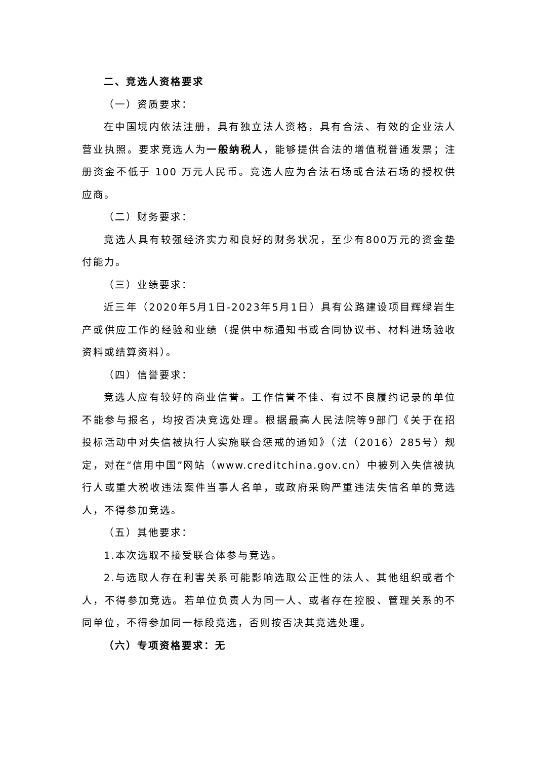二、竞选人资格要求
（一）资质要求：
在中国境内依法注册，具有独立法人资格，具有合法、有效的企业法人营业执照。要求竞选人为一般纳税人，能够提供合法的增值税普通发票；注册资金不低于 100 万元人民币。竞选人应为合法石场或合法石场的授权供应商。
（二）财务要求：
竞选人具有较强经济实力和良好的财务状况，至少有800万元的资金垫付能力。
（三）业绩要求：
近三年（2020年5月1日-2023年5月1日）具有公路建设项目辉绿岩生产或供应工作的经验和业绩（提供中标通知书或合同协议书、材料进场验收资料或结算资料）。
（四）信誉要求：
竞选人应有较好的商业信誉。工作信誉不佳、有过不良履约记录的单位不能参与报名，均按否决竞选处理。根据最高人民法院等9部门《关于在招投标活动中对失信被执行人实施联合惩戒的通知》（法（2016）285号）规定，对在“信用中国”网站（www.creditchina.gov.cn）中被列入失信被执行人或重大税收违法案件当事人名单，或政府采购严重违法失信名单的竞选人，不得参加竞选。
（五）其他要求：
1.本次选取不接受联合体参与竞选。
2.与选取人存在利害关系可能影响选取公正性的法人、其他组织或者个人，不得参加竞选。若单位负责人为同一人、或者存在控股、管理关系的不同单位，不得参加同一标段竞选，否则按否决其竞选处理。
（六）专项资格要求：无